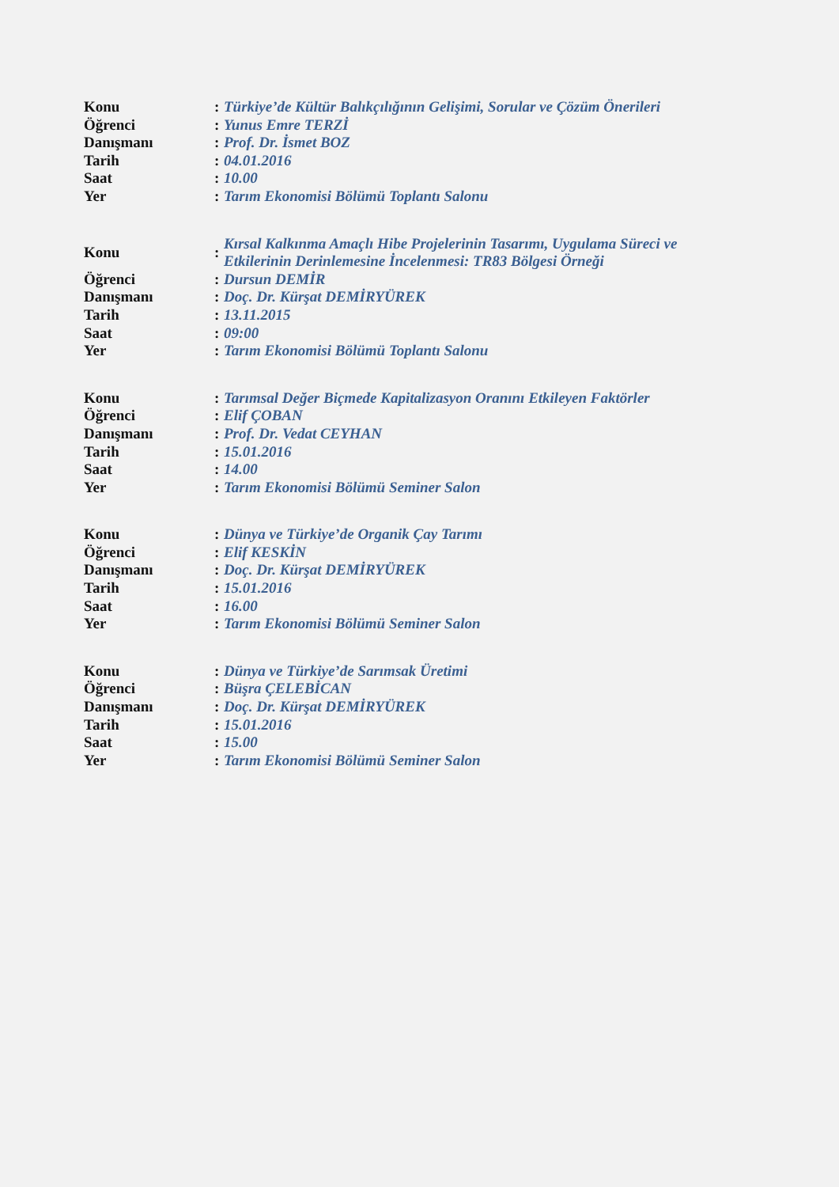| Konu | : | Türkiye’de Kültür Balıkçılığının Gelişimi, Sorular ve Çözüm Önerileri |
| Öğrenci | : | Yunus Emre TERZİ |
| Danışmanı | : | Prof. Dr. İsmet BOZ |
| Tarih | : | 04.01.2016 |
| Saat | : | 10.00 |
| Yer | : | Tarım Ekonomisi Bölümü Toplantı Salonu |
| Konu | : | Kırsal Kalkınma Amaçlı Hibe Projelerinin Tasarımı, Uygulama Süreci ve Etkilerinin Derinlemesine İncelenmesi: TR83 Bölgesi Örneği |
| Öğrenci | : | Dursun DEMİR |
| Danışmanı | : | Doç. Dr. Kürşat DEMİRYÜREK |
| Tarih | : | 13.11.2015 |
| Saat | : | 09:00 |
| Yer | : | Tarım Ekonomisi Bölümü Toplantı Salonu |
| Konu | : | Tarımsal Değer Biçmede Kapitalizasyon Oranını Etkileyen Faktörler |
| Öğrenci | : | Elif ÇOBAN |
| Danışmanı | : | Prof. Dr. Vedat CEYHAN |
| Tarih | : | 15.01.2016 |
| Saat | : | 14.00 |
| Yer | : | Tarım Ekonomisi Bölümü Seminer Salon |
| Konu | : | Dünya ve Türkiye’de Organik Çay Tarımı |
| Öğrenci | : | Elif KESKİN |
| Danışmanı | : | Doç. Dr. Kürşat DEMİRYÜREK |
| Tarih | : | 15.01.2016 |
| Saat | : | 16.00 |
| Yer | : | Tarım Ekonomisi Bölümü Seminer Salon |
| Konu | : | Dünya ve Türkiye’de Sarımsak Üretimi |
| Öğrenci | : | Büşra ÇELEBİCAN |
| Danışmanı | : | Doç. Dr. Kürşat DEMİRYÜREK |
| Tarih | : | 15.01.2016 |
| Saat | : | 15.00 |
| Yer | : | Tarım Ekonomisi Bölümü Seminer Salon |